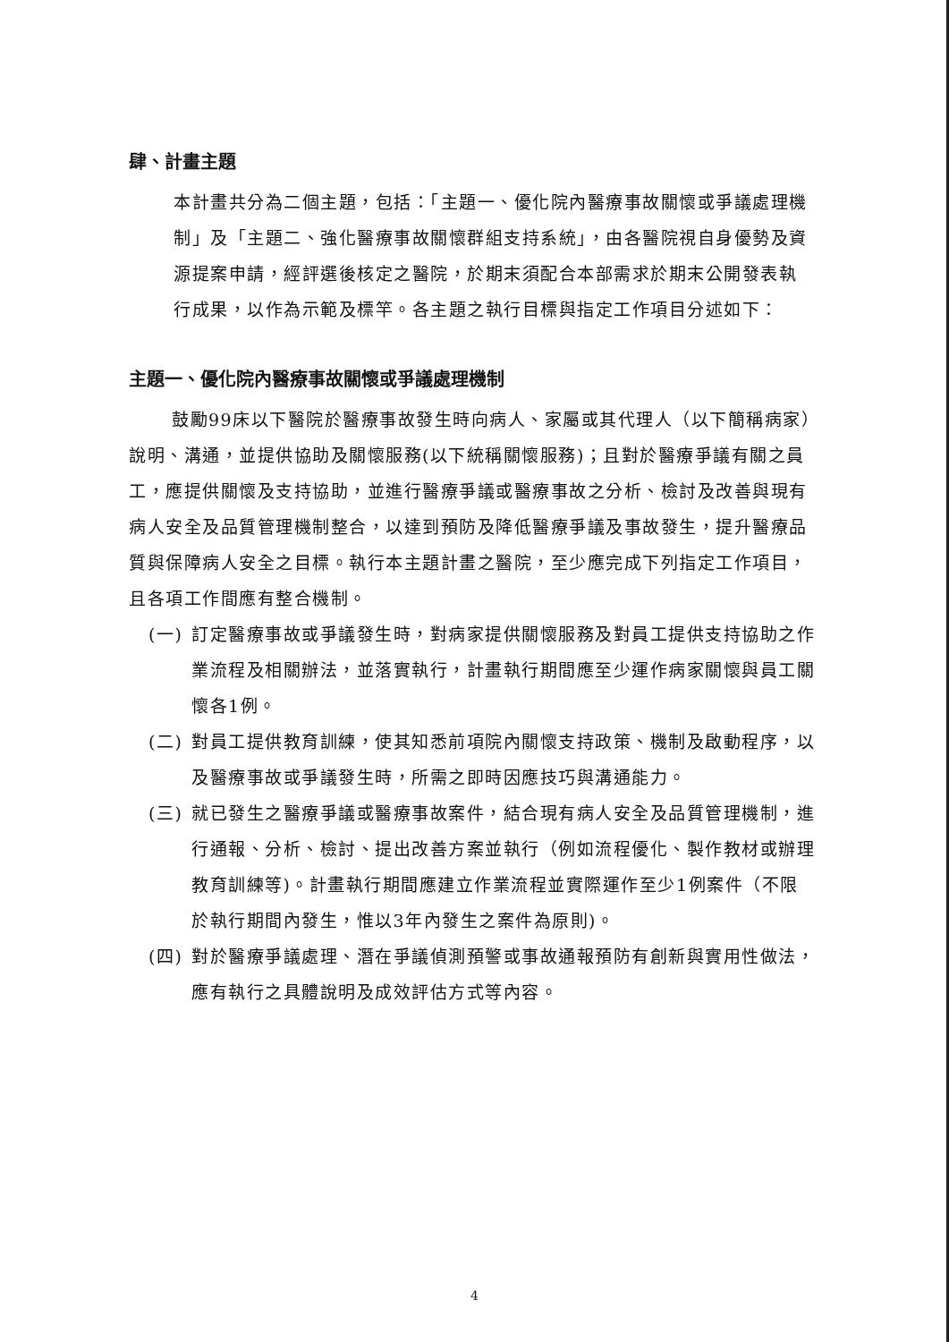肆、計畫主題
本計畫共分為二個主題，包括：「主題一、優化院內醫療事故關懷或爭議處理機制」及「主題二、強化醫療事故關懷群組支持系統」，由各醫院視自身優勢及資源提案申請，經評選後核定之醫院，於期末須配合本部需求於期末公開發表執行成果，以作為示範及標竿。各主題之執行目標與指定工作項目分述如下：
主題一、優化院內醫療事故關懷或爭議處理機制
鼓勵99床以下醫院於醫療事故發生時向病人、家屬或其代理人（以下簡稱病家）說明、溝通，並提供協助及關懷服務(以下統稱關懷服務)；且對於醫療爭議有關之員工，應提供關懷及支持協助，並進行醫療爭議或醫療事故之分析、檢討及改善與現有病人安全及品質管理機制整合，以達到預防及降低醫療爭議及事故發生，提升醫療品質與保障病人安全之目標。執行本主題計畫之醫院，至少應完成下列指定工作項目，且各項工作間應有整合機制。
(一) 訂定醫療事故或爭議發生時，對病家提供關懷服務及對員工提供支持協助之作業流程及相關辦法，並落實執行，計畫執行期間應至少運作病家關懷與員工關懷各1例。
(二) 對員工提供教育訓練，使其知悉前項院內關懷支持政策、機制及啟動程序，以及醫療事故或爭議發生時，所需之即時因應技巧與溝通能力。
(三) 就已發生之醫療爭議或醫療事故案件，結合現有病人安全及品質管理機制，進行通報、分析、檢討、提出改善方案並執行（例如流程優化、製作教材或辦理教育訓練等)。計畫執行期間應建立作業流程並實際運作至少1例案件（不限於執行期間內發生，惟以3年內發生之案件為原則)。
(四) 對於醫療爭議處理、潛在爭議偵測預警或事故通報預防有創新與實用性做法，應有執行之具體說明及成效評估方式等內容。
4